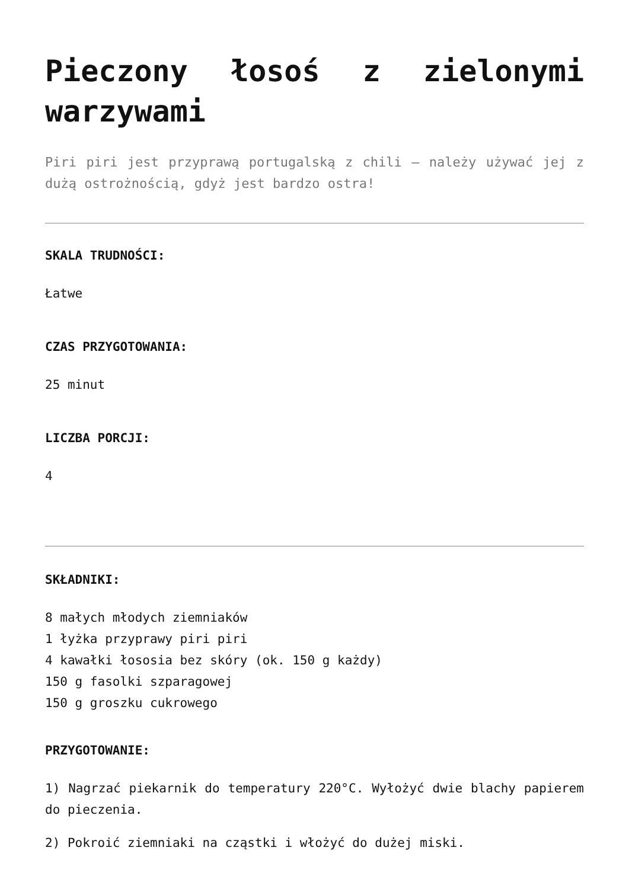Pieczony łosoś z zielonymi warzywami
Piri piri jest przyprawą portugalską z chili – należy używać jej z dużą ostrożnością, gdyż jest bardzo ostra!
SKALA TRUDNOŚCI:
Łatwe
CZAS PRZYGOTOWANIA:
25 minut
LICZBA PORCJI:
4
SKŁADNIKI:
8 małych młodych ziemniaków
1 łyżka przyprawy piri piri
4 kawałki łososia bez skóry (ok. 150 g każdy)
150 g fasolki szparagowej
150 g groszku cukrowego
PRZYGOTOWANIE:
1) Nagrzać piekarnik do temperatury 220°C. Wyłożyć dwie blachy papierem do pieczenia.
2) Pokroić ziemniaki na cząstki i włożyć do dużej miski.